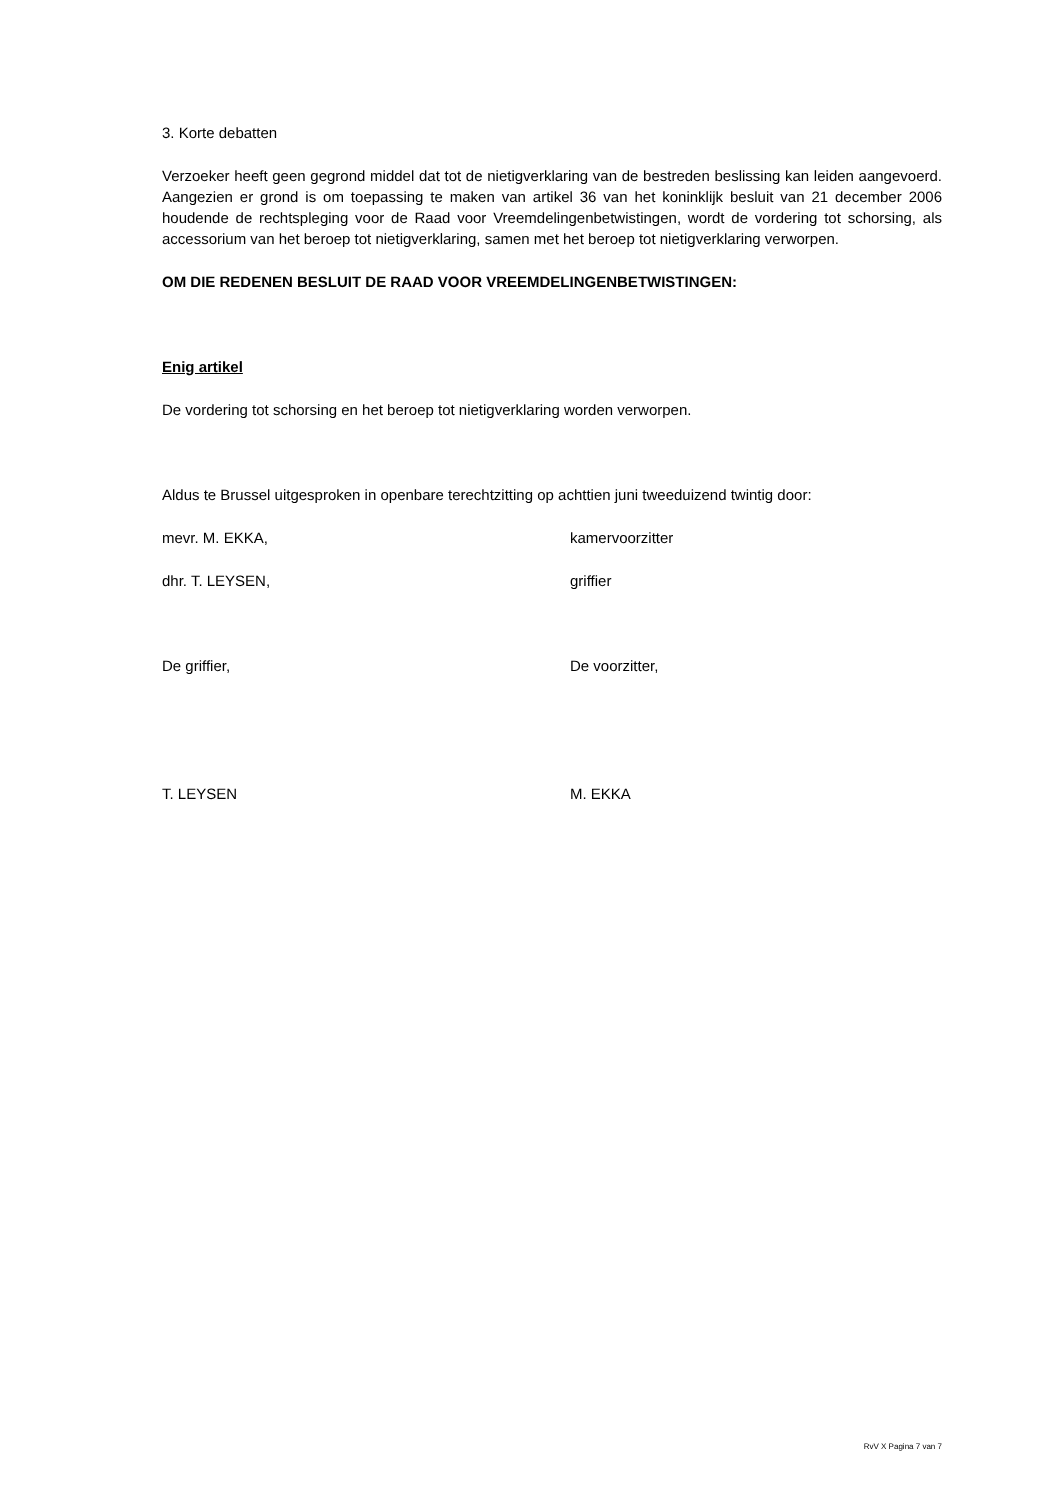3. Korte debatten
Verzoeker heeft geen gegrond middel dat tot de nietigverklaring van de bestreden beslissing kan leiden aangevoerd. Aangezien er grond is om toepassing te maken van artikel 36 van het koninklijk besluit van 21 december 2006 houdende de rechtspleging voor de Raad voor Vreemdelingenbetwistingen, wordt de vordering tot schorsing, als accessorium van het beroep tot nietigverklaring, samen met het beroep tot nietigverklaring verworpen.
OM DIE REDENEN BESLUIT DE RAAD VOOR VREEMDELINGENBETWISTINGEN:
Enig artikel
De vordering tot schorsing en het beroep tot nietigverklaring worden verworpen.
Aldus te Brussel uitgesproken in openbare terechtzitting op achttien juni tweeduizend twintig door:
mevr. M. EKKA, kamervoorzitter
dhr. T. LEYSEN, griffier
De griffier, De voorzitter,
T. LEYSEN M. EKKA
RvV X Pagina 7 van 7